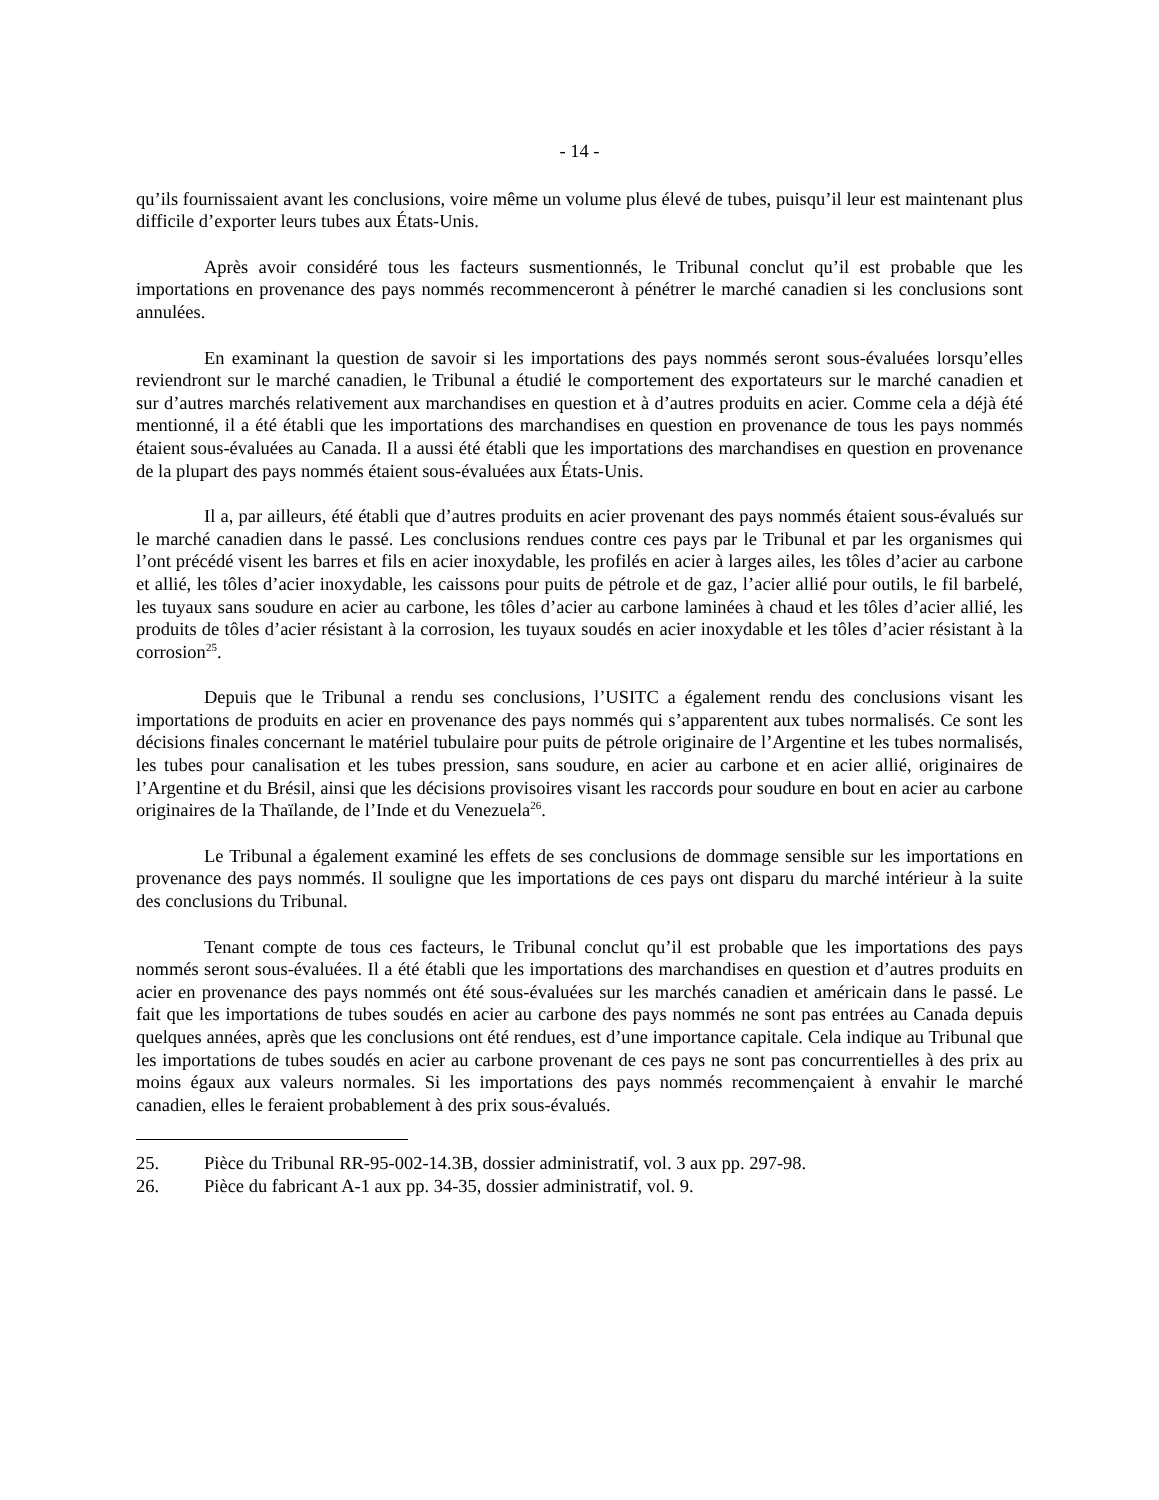- 14 -
qu’ils fournissaient avant les conclusions, voire même un volume plus élevé de tubes, puisqu’il leur est maintenant plus difficile d’exporter leurs tubes aux États-Unis.
Après avoir considéré tous les facteurs susmentionnés, le Tribunal conclut qu’il est probable que les importations en provenance des pays nommés recommenceront à pénétrer le marché canadien si les conclusions sont annulées.
En examinant la question de savoir si les importations des pays nommés seront sous-évaluées lorsqu’elles reviendront sur le marché canadien, le Tribunal a étudié le comportement des exportateurs sur le marché canadien et sur d’autres marchés relativement aux marchandises en question et à d’autres produits en acier. Comme cela a déjà été mentionné, il a été établi que les importations des marchandises en question en provenance de tous les pays nommés étaient sous-évaluées au Canada. Il a aussi été établi que les importations des marchandises en question en provenance de la plupart des pays nommés étaient sous-évaluées aux États-Unis.
Il a, par ailleurs, été établi que d’autres produits en acier provenant des pays nommés étaient sous-évalués sur le marché canadien dans le passé. Les conclusions rendues contre ces pays par le Tribunal et par les organismes qui l’ont précédé visent les barres et fils en acier inoxydable, les profilés en acier à larges ailes, les tôles d’acier au carbone et allié, les tôles d’acier inoxydable, les caissons pour puits de pétrole et de gaz, l’acier allié pour outils, le fil barbelé, les tuyaux sans soudure en acier au carbone, les tôles d’acier au carbone laminées à chaud et les tôles d’acier allié, les produits de tôles d’acier résistant à la corrosion, les tuyaux soudés en acier inoxydable et les tôles d’acier résistant à la corrosion<sup>25</sup>.
Depuis que le Tribunal a rendu ses conclusions, l’USITC a également rendu des conclusions visant les importations de produits en acier en provenance des pays nommés qui s’apparentent aux tubes normalisés. Ce sont les décisions finales concernant le matériel tubulaire pour puits de pétrole originaire de l’Argentine et les tubes normalisés, les tubes pour canalisation et les tubes pression, sans soudure, en acier au carbone et en acier allié, originaires de l’Argentine et du Brésil, ainsi que les décisions provisoires visant les raccords pour soudure en bout en acier au carbone originaires de la Thaïlande, de l’Inde et du Venezuela<sup>26</sup>.
Le Tribunal a également examiné les effets de ses conclusions de dommage sensible sur les importations en provenance des pays nommés. Il souligne que les importations de ces pays ont disparu du marché intérieur à la suite des conclusions du Tribunal.
Tenant compte de tous ces facteurs, le Tribunal conclut qu’il est probable que les importations des pays nommés seront sous-évaluées. Il a été établi que les importations des marchandises en question et d’autres produits en acier en provenance des pays nommés ont été sous-évaluées sur les marchés canadien et américain dans le passé. Le fait que les importations de tubes soudés en acier au carbone des pays nommés ne sont pas entrées au Canada depuis quelques années, après que les conclusions ont été rendues, est d’une importance capitale. Cela indique au Tribunal que les importations de tubes soudés en acier au carbone provenant de ces pays ne sont pas concurrentielles à des prix au moins égaux aux valeurs normales. Si les importations des pays nommés recommençaient à envahir le marché canadien, elles le feraient probablement à des prix sous-évalués.
25. Pièce du Tribunal RR-95-002-14.3B, dossier administratif, vol. 3 aux pp. 297-98.
26. Pièce du fabricant A-1 aux pp. 34-35, dossier administratif, vol. 9.